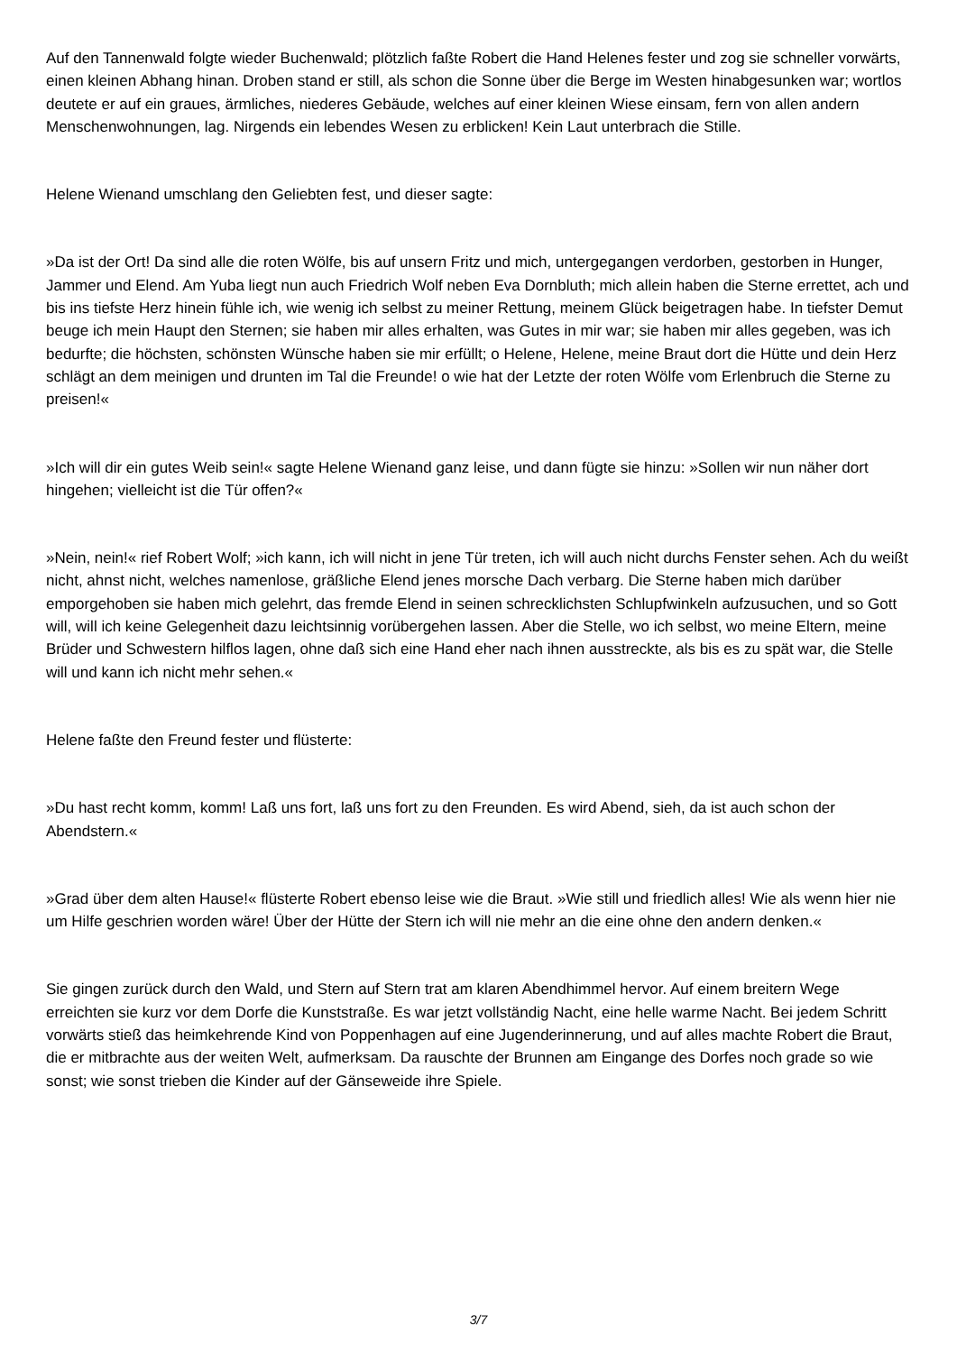Auf den Tannenwald folgte wieder Buchenwald; plötzlich faßte Robert die Hand Helenes fester und zog sie schneller vorwärts, einen kleinen Abhang hinan. Droben stand er still, als schon die Sonne über die Berge im Westen hinabgesunken war; wortlos deutete er auf ein graues, ärmliches, niederes Gebäude, welches auf einer kleinen Wiese einsam, fern von allen andern Menschenwohnungen, lag. Nirgends ein lebendes Wesen zu erblicken! Kein Laut unterbrach die Stille.
Helene Wienand umschlang den Geliebten fest, und dieser sagte:
»Da ist der Ort! Da sind alle die roten Wölfe, bis auf unsern Fritz und mich, untergegangen verdorben, gestorben in Hunger, Jammer und Elend. Am Yuba liegt nun auch Friedrich Wolf neben Eva Dornbluth; mich allein haben die Sterne errettet, ach und bis ins tiefste Herz hinein fühle ich, wie wenig ich selbst zu meiner Rettung, meinem Glück beigetragen habe. In tiefster Demut beuge ich mein Haupt den Sternen; sie haben mir alles erhalten, was Gutes in mir war; sie haben mir alles gegeben, was ich bedurfte; die höchsten, schönsten Wünsche haben sie mir erfüllt; o Helene, Helene, meine Braut dort die Hütte und dein Herz schlägt an dem meinigen und drunten im Tal die Freunde! o wie hat der Letzte der roten Wölfe vom Erlenbruch die Sterne zu preisen!«
»Ich will dir ein gutes Weib sein!« sagte Helene Wienand ganz leise, und dann fügte sie hinzu: »Sollen wir nun näher dort hingehen; vielleicht ist die Tür offen?«
»Nein, nein!« rief Robert Wolf; »ich kann, ich will nicht in jene Tür treten, ich will auch nicht durchs Fenster sehen. Ach du weißt nicht, ahnst nicht, welches namenlose, gräßliche Elend jenes morsche Dach verbarg. Die Sterne haben mich darüber emporgehoben sie haben mich gelehrt, das fremde Elend in seinen schrecklichsten Schlupfwinkeln aufzusuchen, und so Gott will, will ich keine Gelegenheit dazu leichtsinnig vorübergehen lassen. Aber die Stelle, wo ich selbst, wo meine Eltern, meine Brüder und Schwestern hilflos lagen, ohne daß sich eine Hand eher nach ihnen ausstreckte, als bis es zu spät war, die Stelle will und kann ich nicht mehr sehen.«
Helene faßte den Freund fester und flüsterte:
»Du hast recht komm, komm! Laß uns fort, laß uns fort zu den Freunden. Es wird Abend, sieh, da ist auch schon der Abendstern.«
»Grad über dem alten Hause!« flüsterte Robert ebenso leise wie die Braut. »Wie still und friedlich alles! Wie als wenn hier nie um Hilfe geschrien worden wäre! Über der Hütte der Stern ich will nie mehr an die eine ohne den andern denken.«
Sie gingen zurück durch den Wald, und Stern auf Stern trat am klaren Abendhimmel hervor. Auf einem breitern Wege erreichten sie kurz vor dem Dorfe die Kunststraße. Es war jetzt vollständig Nacht, eine helle warme Nacht. Bei jedem Schritt vorwärts stieß das heimkehrende Kind von Poppenhagen auf eine Jugenderinnerung, und auf alles machte Robert die Braut, die er mitbrachte aus der weiten Welt, aufmerksam. Da rauschte der Brunnen am Eingange des Dorfes noch grade so wie sonst; wie sonst trieben die Kinder auf der Gänseweide ihre Spiele.
3/7